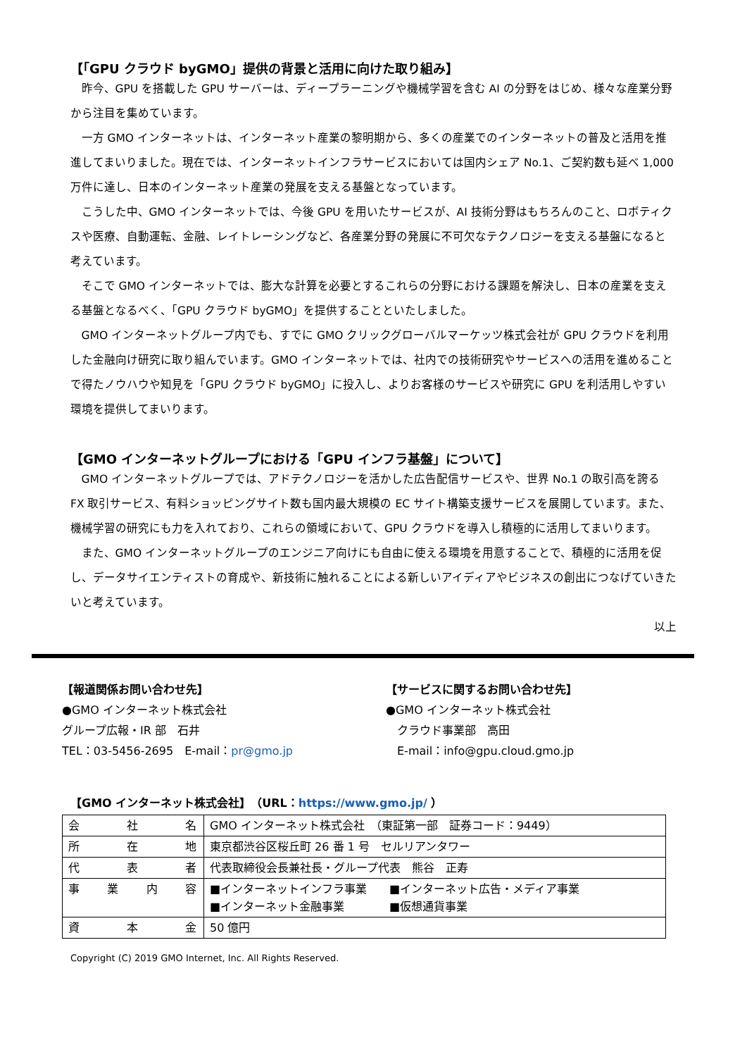【「GPU クラウド byGMO」提供の背景と活用に向けた取り組み】
昨今、GPU を搭載した GPU サーバーは、ディープラーニングや機械学習を含む AI の分野をはじめ、様々な産業分野から注目を集めています。
一方 GMO インターネットは、インターネット産業の黎明期から、多くの産業でのインターネットの普及と活用を推進してまいりました。現在では、インターネットインフラサービスにおいては国内シェア No.1、ご契約数も延べ 1,000 万件に達し、日本のインターネット産業の発展を支える基盤となっています。
こうした中、GMO インターネットでは、今後 GPU を用いたサービスが、AI 技術分野はもちろんのこと、ロボティクスや医療、自動運転、金融、レイトレーシングなど、各産業分野の発展に不可欠なテクノロジーを支える基盤になると考えています。
そこで GMO インターネットでは、膨大な計算を必要とするこれらの分野における課題を解決し、日本の産業を支える基盤となるべく、「GPU クラウド byGMO」を提供することといたしました。
GMO インターネットグループ内でも、すでに GMO クリックグローバルマーケッツ株式会社が GPU クラウドを利用した金融向け研究に取り組んでいます。GMO インターネットでは、社内での技術研究やサービスへの活用を進めることで得たノウハウや知見を「GPU クラウド byGMO」に投入し、よりお客様のサービスや研究に GPU を利活用しやすい環境を提供してまいります。
【GMO インターネットグループにおける「GPU インフラ基盤」について】
GMO インターネットグループでは、アドテクノロジーを活かした広告配信サービスや、世界 No.1 の取引高を誇る FX 取引サービス、有料ショッピングサイト数も国内最大規模の EC サイト構築支援サービスを展開しています。また、機械学習の研究にも力を入れており、これらの領域において、GPU クラウドを導入し積極的に活用してまいります。
また、GMO インターネットグループのエンジニア向けにも自由に使える環境を用意することで、積極的に活用を促し、データサイエンティストの育成や、新技術に触れることによる新しいアイディアやビジネスの創出につなげていきたいと考えています。
以上
【報道関係お問い合わせ先】
●GMO インターネット株式会社
グループ広報・IR 部　石井
TEL：03-5456-2695　E-mail：pr@gmo.jp
【サービスに関するお問い合わせ先】
●GMO インターネット株式会社
　クラウド事業部　高田
　E-mail：info@gpu.cloud.gmo.jp
【GMO インターネット株式会社】　（URL：https://www.gmo.jp/ ）
| 会 社 名 | GMO インターネット株式会社 （東証第一部 証券コード：9449） |
| 所 在 地 | 東京都渋谷区桜丘町 26 番 1 号 セルリアンタワー |
| 代 表 者 | 代表取締役会長兼社長・グループ代表 熊谷 正寿 |
| 事 業 内 容 | ■インターネットインフラ事業 ■インターネット広告・メディア事業 ■インターネット金融事業 ■仮想通貨事業 |
| 資 本 金 | 50 億円 |
Copyright (C) 2019 GMO Internet, Inc. All Rights Reserved.